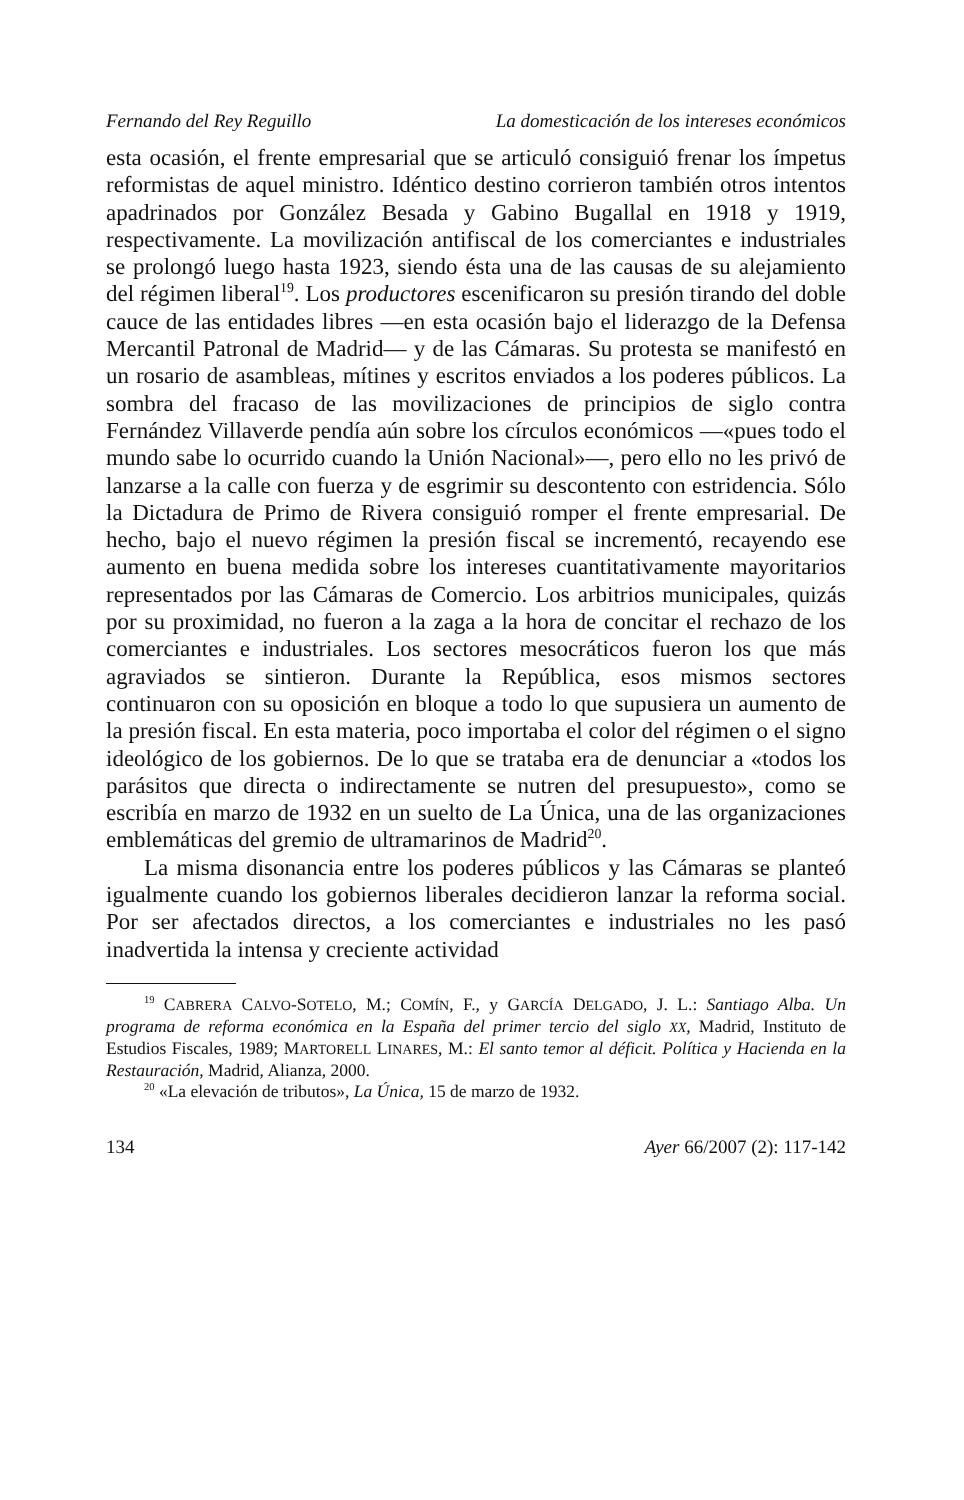Fernando del Rey Reguillo La domesticación de los intereses económicos
esta ocasión, el frente empresarial que se articuló consiguió frenar los ímpetus reformistas de aquel ministro. Idéntico destino corrieron también otros intentos apadrinados por González Besada y Gabino Bugallal en 1918 y 1919, respectivamente. La movilización antifiscal de los comerciantes e industriales se prolongó luego hasta 1923, siendo ésta una de las causas de su alejamiento del régimen liberal<sup>19</sup>. Los productores escenificaron su presión tirando del doble cauce de las entidades libres —en esta ocasión bajo el liderazgo de la Defensa Mercantil Patronal de Madrid— y de las Cámaras. Su protesta se manifestó en un rosario de asambleas, mítines y escritos enviados a los poderes públicos. La sombra del fracaso de las movilizaciones de principios de siglo contra Fernández Villaverde pendía aún sobre los círculos económicos —«pues todo el mundo sabe lo ocurrido cuando la Unión Nacional»—, pero ello no les privó de lanzarse a la calle con fuerza y de esgrimir su descontento con estridencia. Sólo la Dictadura de Primo de Rivera consiguió romper el frente empresarial. De hecho, bajo el nuevo régimen la presión fiscal se incrementó, recayendo ese aumento en buena medida sobre los intereses cuantitativamente mayoritarios representados por las Cámaras de Comercio. Los arbitrios municipales, quizás por su proximidad, no fueron a la zaga a la hora de concitar el rechazo de los comerciantes e industriales. Los sectores mesocráticos fueron los que más agraviados se sintieron. Durante la República, esos mismos sectores continuaron con su oposición en bloque a todo lo que supusiera un aumento de la presión fiscal. En esta materia, poco importaba el color del régimen o el signo ideológico de los gobiernos. De lo que se trataba era de denunciar a «todos los parásitos que directa o indirectamente se nutren del presupuesto», como se escribía en marzo de 1932 en un suelto de La Única, una de las organizaciones emblemáticas del gremio de ultramarinos de Madrid<sup>20</sup>.
La misma disonancia entre los poderes públicos y las Cámaras se planteó igualmente cuando los gobiernos liberales decidieron lanzar la reforma social. Por ser afectados directos, a los comerciantes e industriales no les pasó inadvertida la intensa y creciente actividad
<sup>19</sup> CABRERA CALVO-SOTELO, M.; COMÍN, F., y GARCÍA DELGADO, J. L.: Santiago Alba. Un programa de reforma económica en la España del primer tercio del siglo XX, Madrid, Instituto de Estudios Fiscales, 1989; MARTORELL LINARES, M.: El santo temor al déficit. Política y Hacienda en la Restauración, Madrid, Alianza, 2000.
<sup>20</sup> «La elevación de tributos», La Única, 15 de marzo de 1932.
134 Ayer 66/2007 (2): 117-142